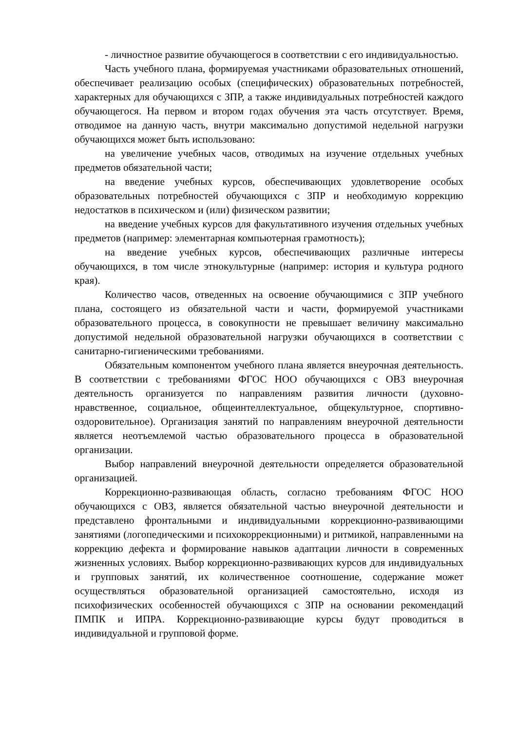- личностное развитие обучающегося в соответствии с его индивидуальностью.
Часть учебного плана, формируемая участниками образовательных отношений, обеспечивает реализацию особых (специфических) образовательных потребностей, характерных для обучающихся с ЗПР, а также индивидуальных потребностей каждого обучающегося. На первом и втором годах обучения эта часть отсутствует. Время, отводимое на данную часть, внутри максимально допустимой недельной нагрузки обучающихся может быть использовано:
на увеличение учебных часов, отводимых на изучение отдельных учебных предметов обязательной части;
на введение учебных курсов, обеспечивающих удовлетворение особых образовательных потребностей обучающихся с ЗПР и необходимую коррекцию недостатков в психическом и (или) физическом развитии;
на введение учебных курсов для факультативного изучения отдельных учебных предметов (например: элементарная компьютерная грамотность);
на введение учебных курсов, обеспечивающих различные интересы обучающихся, в том числе этнокультурные (например: история и культура родного края).
Количество часов, отведенных на освоение обучающимися с ЗПР учебного плана, состоящего из обязательной части и части, формируемой участниками образовательного процесса, в совокупности не превышает величину максимально допустимой недельной образовательной нагрузки обучающихся в соответствии с санитарно-гигиеническими требованиями.
Обязательным компонентом учебного плана является внеурочная деятельность. В соответствии с требованиями ФГОС НОО обучающихся с ОВЗ внеурочная деятельность организуется по направлениям развития личности (духовно-нравственное, социальное, общеинтеллектуальное, общекультурное, спортивно-оздоровительное). Организация занятий по направлениям внеурочной деятельности является неотъемлемой частью образовательного процесса в образовательной организации.
Выбор направлений внеурочной деятельности определяется образовательной организацией.
Коррекционно-развивающая область, согласно требованиям ФГОС НОО обучающихся с ОВЗ, является обязательной частью внеурочной деятельности и представлено фронтальными и индивидуальными коррекционно-развивающими занятиями (логопедическими и психокоррекционными) и ритмикой, направленными на коррекцию дефекта и формирование навыков адаптации личности в современных жизненных условиях. Выбор коррекционно-развивающих курсов для индивидуальных и групповых занятий, их количественное соотношение, содержание может осуществляться образовательной организацией самостоятельно, исходя из психофизических особенностей обучающихся с ЗПР на основании рекомендаций ПМПК и ИПРА. Коррекционно-развивающие курсы будут проводиться в индивидуальной и групповой форме.